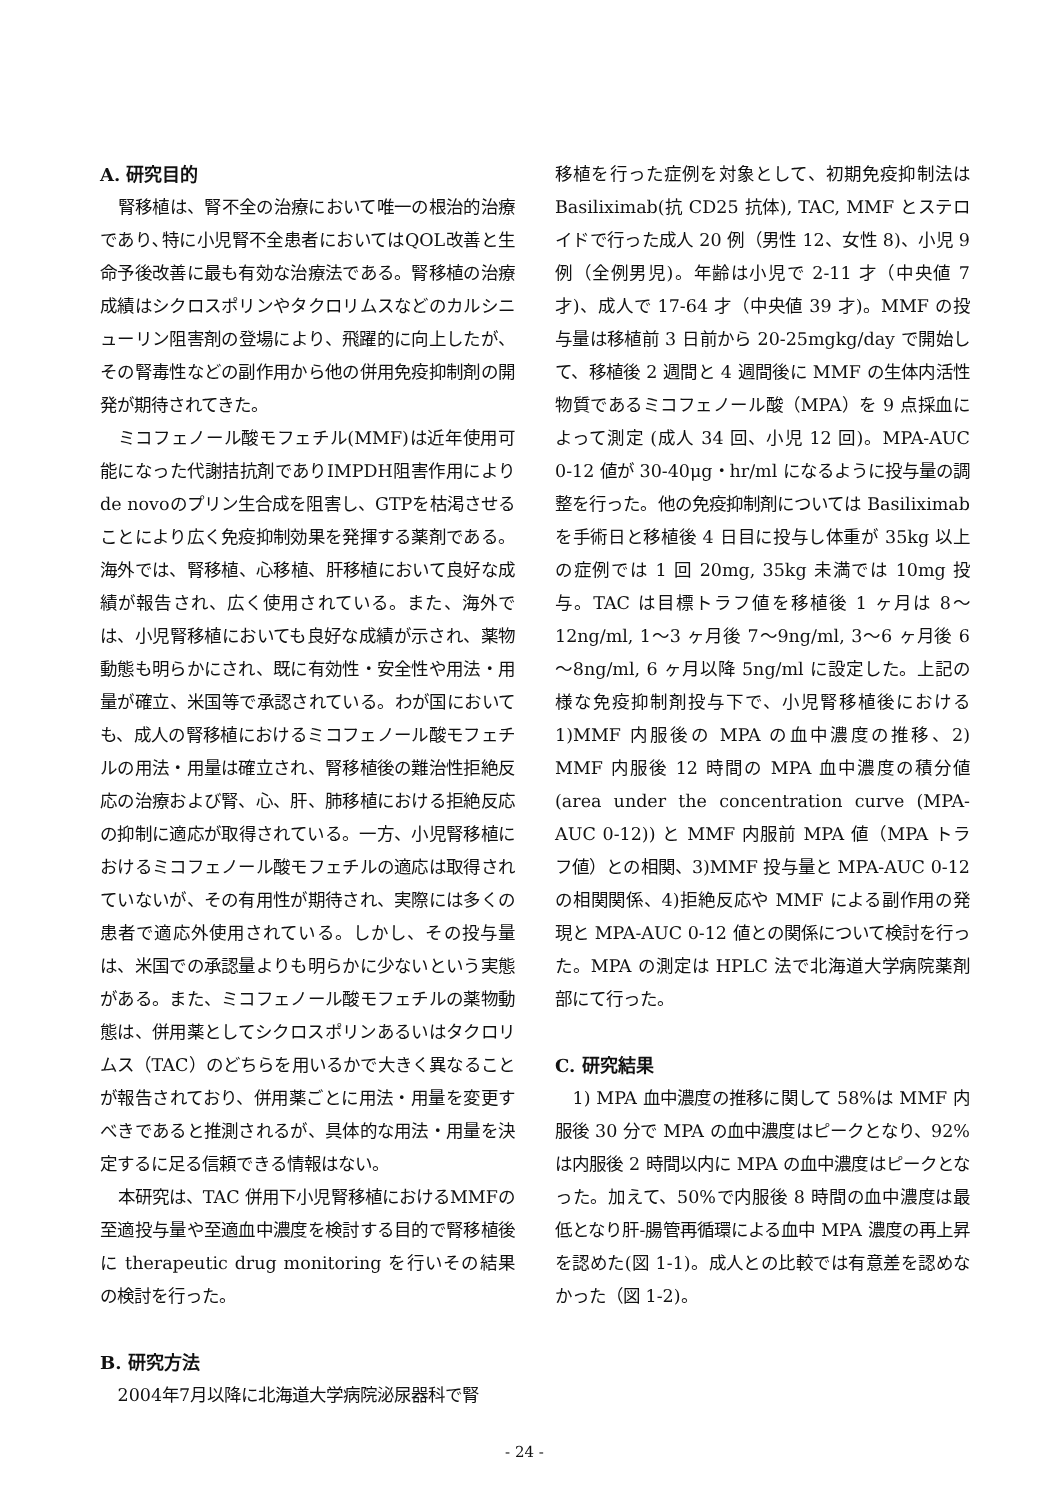A. 研究目的
腎移植は、腎不全の治療において唯一の根治的治療であり､特に小児腎不全患者においてはQOL改善と生命予後改善に最も有効な治療法である。腎移植の治療成績はシクロスポリンやタクロリムスなどのカルシニューリン阻害剤の登場により、飛躍的に向上したが、その腎毒性などの副作用から他の併用免疫抑制剤の開発が期待されてきた。
ミコフェノール酸モフェチル(MMF)は近年使用可能になった代謝拮抗剤でありIMPDH阻害作用によりde novoのプリン生合成を阻害し、GTPを枯渇させることにより広く免疫抑制効果を発揮する薬剤である。海外では、腎移植、心移植、肝移植において良好な成績が報告され、広く使用されている。また、海外では、小児腎移植においても良好な成績が示され、薬物動態も明らかにされ、既に有効性・安全性や用法・用量が確立、米国等で承認されている。わが国においても、成人の腎移植におけるミコフェノール酸モフェチルの用法・用量は確立され、腎移植後の難治性拒絶反応の治療および腎、心、肝、肺移植における拒絶反応の抑制に適応が取得されている。一方、小児腎移植におけるミコフェノール酸モフェチルの適応は取得されていないが、その有用性が期待され、実際には多くの患者で適応外使用されている。しかし、その投与量は、米国での承認量よりも明らかに少ないという実態がある。また、ミコフェノール酸モフェチルの薬物動態は、併用薬としてシクロスポリンあるいはタクロリムス（TAC）のどちらを用いるかで大きく異なることが報告されており、併用薬ごとに用法・用量を変更すべきであると推測されるが、具体的な用法・用量を決定するに足る信頼できる情報はない。
本研究は、TAC 併用下小児腎移植におけるMMFの至適投与量や至適血中濃度を検討する目的で腎移植後に therapeutic drug monitoring を行いその結果の検討を行った。
B. 研究方法
2004年7月以降に北海道大学病院泌尿器科で腎
移植を行った症例を対象として、初期免疫抑制法は Basiliximab(抗 CD25 抗体), TAC, MMF とステロイドで行った成人 20 例（男性 12、女性 8)、小児 9 例（全例男児)。年齢は小児で 2-11 才（中央値 7 才)、成人で 17-64 才（中央値 39 才)。MMF の投与量は移植前 3 日前から 20-25mgkg/day で開始して、移植後 2 週間と 4 週間後に MMF の生体内活性物質であるミコフェノール酸（MPA）を 9 点採血によって測定 (成人 34 回、小児 12 回)。MPA-AUC 0-12 値が 30-40μg・hr/ml になるように投与量の調整を行った。他の免疫抑制剤については Basiliximab を手術日と移植後 4 日目に投与し体重が 35kg 以上の症例では 1 回 20mg, 35kg 未満では 10mg 投与。TAC は目標トラフ値を移植後 1 ヶ月は 8～12ng/ml, 1～3 ヶ月後 7～9ng/ml, 3～6 ヶ月後 6～8ng/ml, 6 ヶ月以降 5ng/ml に設定した。上記の様な免疫抑制剤投与下で、小児腎移植後における 1)MMF 内服後の MPA の血中濃度の推移、2) MMF 内服後 12 時間の MPA 血中濃度の積分値 (area under the concentration curve (MPA-AUC 0-12)) と MMF 内服前 MPA 値（MPA トラフ値）との相関、3)MMF 投与量と MPA-AUC 0-12 の相関関係、4)拒絶反応や MMF による副作用の発現と MPA-AUC 0-12 値との関係について検討を行った。MPA の測定は HPLC 法で北海道大学病院薬剤部にて行った。
C. 研究結果
1) MPA 血中濃度の推移に関して 58%は MMF 内服後 30 分で MPA の血中濃度はピークとなり、92%は内服後 2 時間以内に MPA の血中濃度はピークとなった。加えて、50%で内服後 8 時間の血中濃度は最低となり肝-腸管再循環による血中 MPA 濃度の再上昇を認めた(図 1-1)。成人との比較では有意差を認めなかった（図 1-2)。
- 24 -